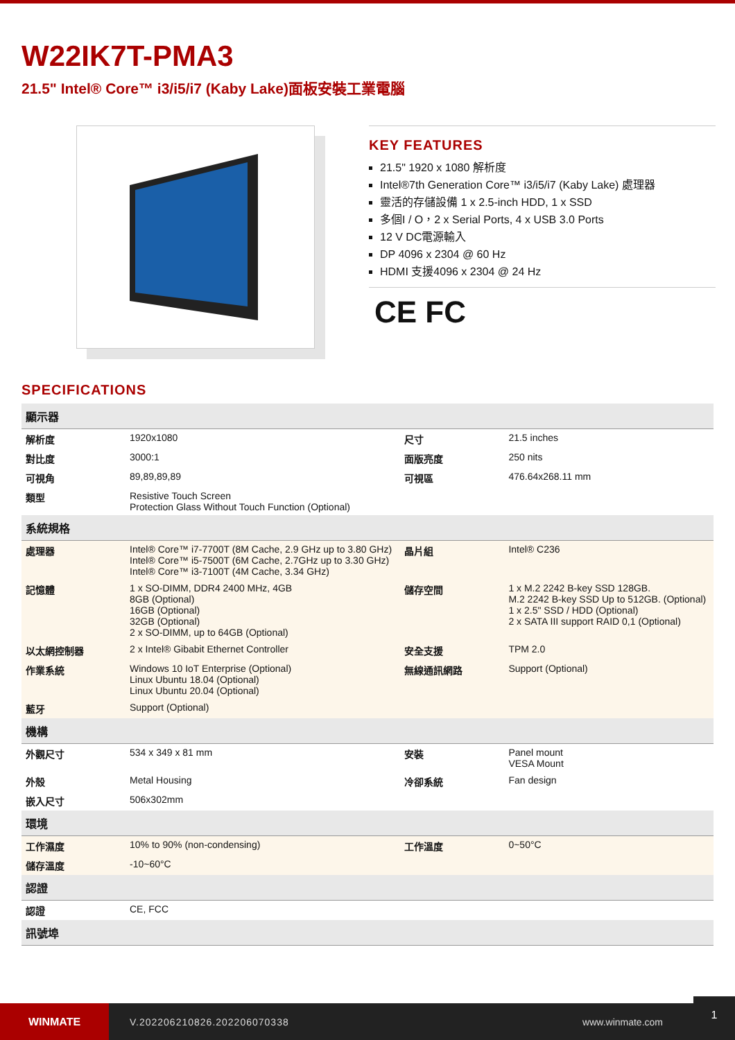W22IK7T-PMA3
21.5" Intel® Core™ i3/i5/i7 (Kaby Lake)面板安裝工業電腦
KEY FEATURES
21.5" 1920 x 1080 解析度
Intel®7th Generation Core™ i3/i5/i7 (Kaby Lake) 處理器
靈活的存儲設備 1 x 2.5-inch HDD, 1 x SSD
多個I / O，2 x Serial Ports, 4 x USB 3.0 Ports
12 V DC電源輸入
DP 4096 x 2304 @ 60 Hz
HDMI 支援4096 x 2304 @ 24 Hz
CE FC
SPECIFICATIONS
| 顯示器 | | | |
| --- | --- | --- | --- |
| 解析度 | 1920x1080 | 尺寸 | 21.5 inches |
| 對比度 | 3000:1 | 面版亮度 | 250 nits |
| 可視角 | 89,89,89,89 | 可視區 | 476.64x268.11 mm |
| 類型 | Resistive Touch Screen Protection Glass Without Touch Function (Optional) | | |
| 系統規格 | | | |
| 處理器 | Intel® Core™ i7-7700T (8M Cache, 2.9 GHz up to 3.80 GHz) Intel® Core™ i5-7500T (6M Cache, 2.7GHz up to 3.30 GHz) Intel® Core™ i3-7100T (4M Cache, 3.34 GHz) | 晶片組 | Intel® C236 |
| 記憶體 | 1 x SO-DIMM, DDR4 2400 MHz, 4GB 8GB (Optional) 16GB (Optional) 32GB (Optional) 2 x SO-DIMM, up to 64GB (Optional) | 儲存空間 | 1 x M.2 2242 B-key SSD 128GB. M.2 2242 B-key SSD Up to 512GB. (Optional) 1 x 2.5" SSD / HDD (Optional) 2 x SATA III support RAID 0,1 (Optional) |
| 以太網控制器 | 2 x Intel® Gibabit Ethernet Controller | 安全支援 | TPM 2.0 |
| 作業系統 | Windows 10 IoT Enterprise (Optional) Linux Ubuntu 18.04 (Optional) Linux Ubuntu 20.04 (Optional) | 無線通訊網路 | Support (Optional) |
| 藍牙 | Support (Optional) | | |
| 機構 | | | |
| 外觀尺寸 | 534 x 349 x 81 mm | 安裝 | Panel mount VESA Mount |
| 外殼 | Metal Housing | 冷卻系統 | Fan design |
| 嵌入尺寸 | 506x302mm | | |
| 環境 | | | |
| 工作濕度 | 10% to 90% (non-condensing) | 工作溫度 | 0~50°C |
| 儲存溫度 | -10~60°C | | |
| 認證 | | | |
| 認證 | CE, FCC | | |
| 訊號埠 | | | |
WINMATE
V.202206210826.202206070338 www.winmate.com
1